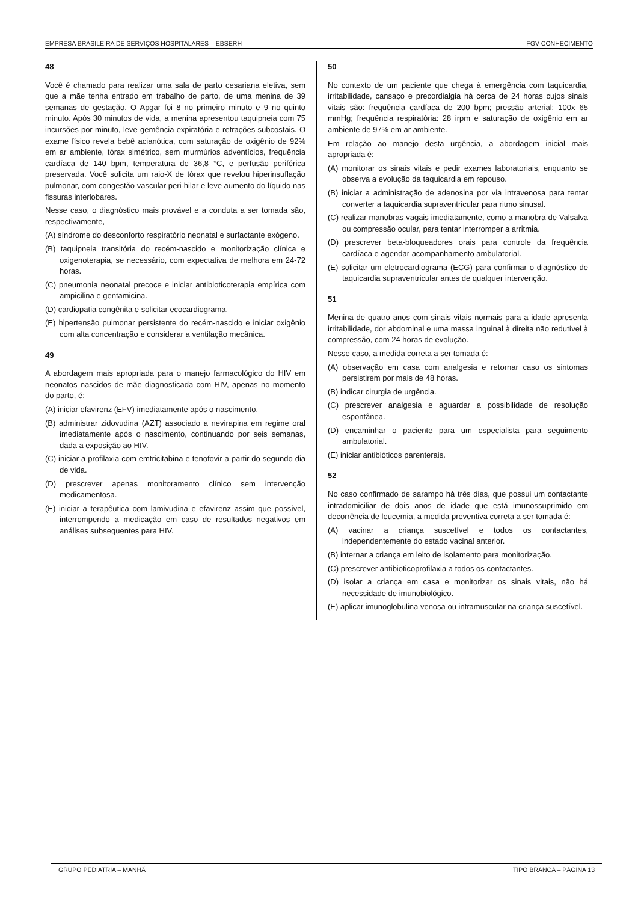EMPRESA BRASILEIRA DE SERVIÇOS HOSPITALARES – EBSERH FGV CONHECIMENTO
48
Você é chamado para realizar uma sala de parto cesariana eletiva, sem que a mãe tenha entrado em trabalho de parto, de uma menina de 39 semanas de gestação. O Apgar foi 8 no primeiro minuto e 9 no quinto minuto. Após 30 minutos de vida, a menina apresentou taquipneia com 75 incursões por minuto, leve gemência expiratória e retrações subcostais. O exame físico revela bebê acianótica, com saturação de oxigênio de 92% em ar ambiente, tórax simétrico, sem murmúrios adventícios, frequência cardíaca de 140 bpm, temperatura de 36,8 °C, e perfusão periférica preservada. Você solicita um raio-X de tórax que revelou hiperinsuflação pulmonar, com congestão vascular peri-hilar e leve aumento do líquido nas fissuras interlobares.
Nesse caso, o diagnóstico mais provável e a conduta a ser tomada são, respectivamente,
(A) síndrome do desconforto respiratório neonatal e surfactante exógeno.
(B) taquipneia transitória do recém-nascido e monitorização clínica e oxigenoterapia, se necessário, com expectativa de melhora em 24-72 horas.
(C) pneumonia neonatal precoce e iniciar antibioticoterapia empírica com ampicilina e gentamicina.
(D) cardiopatia congênita e solicitar ecocardiograma.
(E) hipertensão pulmonar persistente do recém-nascido e iniciar oxigênio com alta concentração e considerar a ventilação mecânica.
49
A abordagem mais apropriada para o manejo farmacológico do HIV em neonatos nascidos de mãe diagnosticada com HIV, apenas no momento do parto, é:
(A) iniciar efavirenz (EFV) imediatamente após o nascimento.
(B) administrar zidovudina (AZT) associado a nevirapina em regime oral imediatamente após o nascimento, continuando por seis semanas, dada a exposição ao HIV.
(C) iniciar a profilaxia com emtricitabina e tenofovir a partir do segundo dia de vida.
(D) prescrever apenas monitoramento clínico sem intervenção medicamentosa.
(E) iniciar a terapêutica com lamivudina e efavirenz assim que possível, interrompendo a medicação em caso de resultados negativos em análises subsequentes para HIV.
50
No contexto de um paciente que chega à emergência com taquicardia, irritabilidade, cansaço e precordialgia há cerca de 24 horas cujos sinais vitais são: frequência cardíaca de 200 bpm; pressão arterial: 100x 65 mmHg; frequência respiratória: 28 irpm e saturação de oxigênio em ar ambiente de 97% em ar ambiente.
Em relação ao manejo desta urgência, a abordagem inicial mais apropriada é:
(A) monitorar os sinais vitais e pedir exames laboratoriais, enquanto se observa a evolução da taquicardia em repouso.
(B) iniciar a administração de adenosina por via intravenosa para tentar converter a taquicardia supraventricular para ritmo sinusal.
(C) realizar manobras vagais imediatamente, como a manobra de Valsalva ou compressão ocular, para tentar interromper a arritmia.
(D) prescrever beta-bloqueadores orais para controle da frequência cardíaca e agendar acompanhamento ambulatorial.
(E) solicitar um eletrocardiograma (ECG) para confirmar o diagnóstico de taquicardia supraventricular antes de qualquer intervenção.
51
Menina de quatro anos com sinais vitais normais para a idade apresenta irritabilidade, dor abdominal e uma massa inguinal à direita não redutível à compressão, com 24 horas de evolução.
Nesse caso, a medida correta a ser tomada é:
(A) observação em casa com analgesia e retornar caso os sintomas persistirem por mais de 48 horas.
(B) indicar cirurgia de urgência.
(C) prescrever analgesia e aguardar a possibilidade de resolução espontânea.
(D) encaminhar o paciente para um especialista para seguimento ambulatorial.
(E) iniciar antibióticos parenterais.
52
No caso confirmado de sarampo há três dias, que possui um contactante intradomiciliar de dois anos de idade que está imunossuprimido em decorrência de leucemia, a medida preventiva correta a ser tomada é:
(A) vacinar a criança suscetível e todos os contactantes, independentemente do estado vacinal anterior.
(B) internar a criança em leito de isolamento para monitorização.
(C) prescrever antibioticoprofilaxia a todos os contactantes.
(D) isolar a criança em casa e monitorizar os sinais vitais, não há necessidade de imunobiológico.
(E) aplicar imunoglobulina venosa ou intramuscular na criança suscetível.
GRUPO PEDIATRIA – MANHÃ TIPO BRANCA – PÁGINA 13